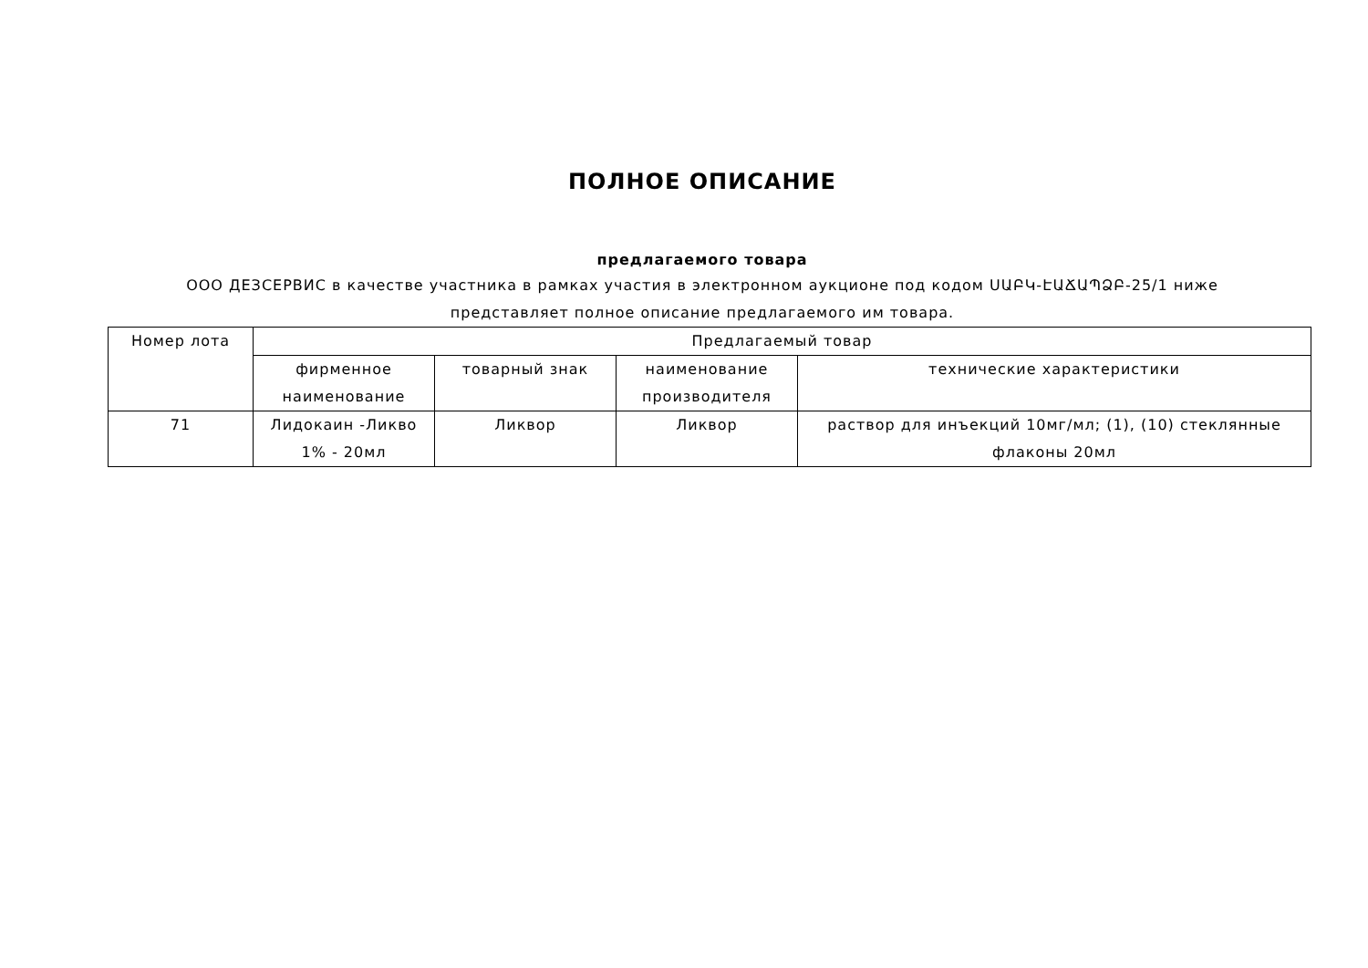ПОЛНОЕ ОПИСАНИЕ
предлагаемого товара
ООО ДЕЗСЕРВИС в качестве участника в рамках участия в электронном аукционе под кодом ՍԱԲԿ-ԷԱՃԱՊՁԲ-25/1 ниже представляет полное описание предлагаемого им товара.
| Номер лота | Предлагаемый товар | | | |
| --- | --- | --- | --- | --- |
| | фирменное наименование | товарный знак | наименование производителя | технические характеристики |
| 71 | Лидокаин -Ликво 1% - 20мл | Ликвор | Ликвор | раствор для инъекций 10мг/мл; (1), (10) стеклянные флаконы 20мл |